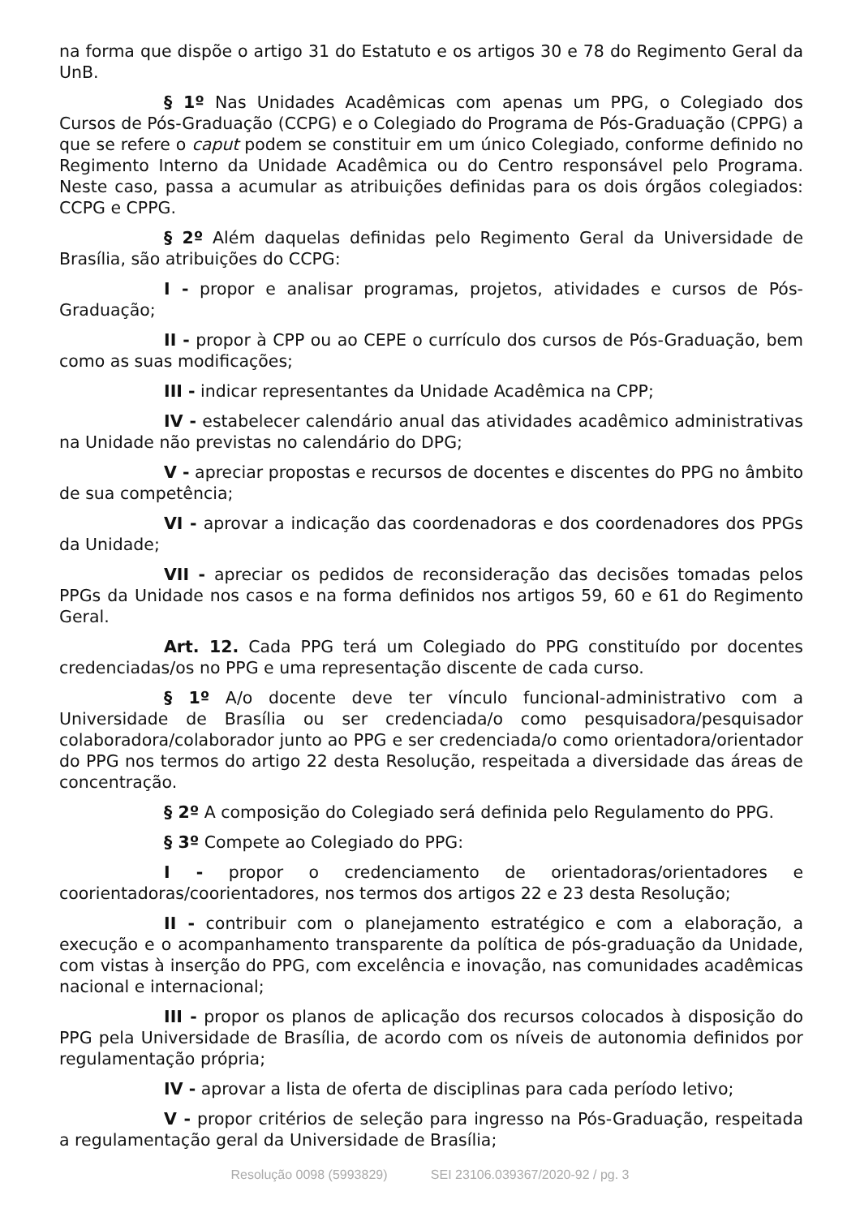na forma que dispõe o artigo 31 do Estatuto e os artigos 30 e 78 do Regimento Geral da UnB.
§ 1º Nas Unidades Acadêmicas com apenas um PPG, o Colegiado dos Cursos de Pós-Graduação (CCPG) e o Colegiado do Programa de Pós-Graduação (CPPG) a que se refere o caput podem se constituir em um único Colegiado, conforme definido no Regimento Interno da Unidade Acadêmica ou do Centro responsável pelo Programa. Neste caso, passa a acumular as atribuições definidas para os dois órgãos colegiados: CCPG e CPPG.
§ 2º Além daquelas definidas pelo Regimento Geral da Universidade de Brasília, são atribuições do CCPG:
I - propor e analisar programas, projetos, atividades e cursos de Pós-Graduação;
II - propor à CPP ou ao CEPE o currículo dos cursos de Pós-Graduação, bem como as suas modificações;
III - indicar representantes da Unidade Acadêmica na CPP;
IV - estabelecer calendário anual das atividades acadêmico administrativas na Unidade não previstas no calendário do DPG;
V - apreciar propostas e recursos de docentes e discentes do PPG no âmbito de sua competência;
VI - aprovar a indicação das coordenadoras e dos coordenadores dos PPGs da Unidade;
VII - apreciar os pedidos de reconsideração das decisões tomadas pelos PPGs da Unidade nos casos e na forma definidos nos artigos 59, 60 e 61 do Regimento Geral.
Art. 12. Cada PPG terá um Colegiado do PPG constituído por docentes credenciadas/os no PPG e uma representação discente de cada curso.
§ 1º A/o docente deve ter vínculo funcional-administrativo com a Universidade de Brasília ou ser credenciada/o como pesquisadora/pesquisador colaboradora/colaborador junto ao PPG e ser credenciada/o como orientadora/orientador do PPG nos termos do artigo 22 desta Resolução, respeitada a diversidade das áreas de concentração.
§ 2º A composição do Colegiado será definida pelo Regulamento do PPG.
§ 3º Compete ao Colegiado do PPG:
I - propor o credenciamento de orientadoras/orientadores e coorientadoras/coorientadores, nos termos dos artigos 22 e 23 desta Resolução;
II - contribuir com o planejamento estratégico e com a elaboração, a execução e o acompanhamento transparente da política de pós-graduação da Unidade, com vistas à inserção do PPG, com excelência e inovação, nas comunidades acadêmicas nacional e internacional;
III - propor os planos de aplicação dos recursos colocados à disposição do PPG pela Universidade de Brasília, de acordo com os níveis de autonomia definidos por regulamentação própria;
IV - aprovar a lista de oferta de disciplinas para cada período letivo;
V - propor critérios de seleção para ingresso na Pós-Graduação, respeitada a regulamentação geral da Universidade de Brasília;
Resolução 0098 (5993829) SEI 23106.039367/2020-92 / pg. 3